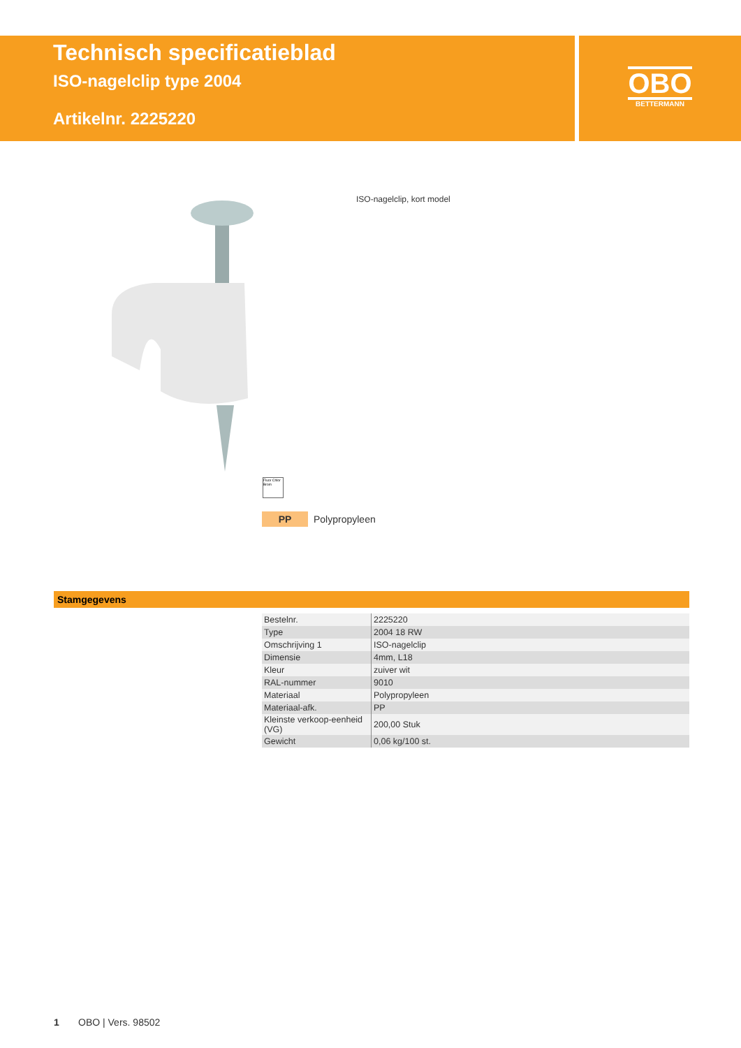Technisch specificatieblad
ISO-nagelclip type 2004
Artikelnr. 2225220
OBO
BETTERMANN
ISO-nagelclip, kort model
Fluor Chlor Brom
PP Polypropyleen
Stamgegevens
| Bestelnr. | 2225220 |
| Type | 2004 18 RW |
| Omschrijving 1 | ISO-nagelclip |
| Dimensie | 4mm, L18 |
| Kleur | zuiver wit |
| RAL-nummer | 9010 |
| Materiaal | Polypropyleen |
| Materiaal-afk. | PP |
| Kleinste verkoop-eenheid (VG) | 200,00 Stuk |
| Gewicht | 0,06 kg/100 st. |
1 OBO | Vers. 98502